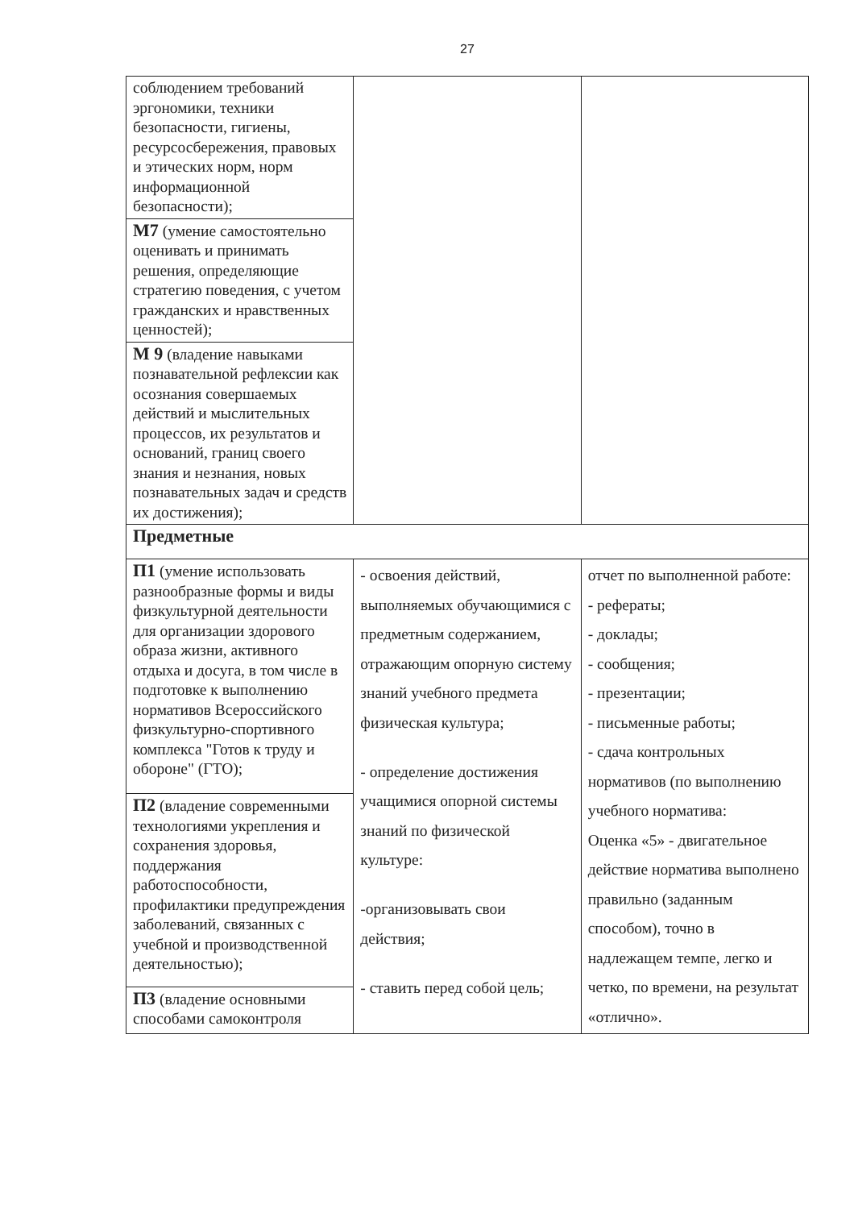27
| соблюдением требований эргономики, техники безопасности, гигиены, ресурсосбережения, правовых и этических норм, норм информационной безопасности); | | |
| М7 (умение самостоятельно оценивать и принимать решения, определяющие стратегию поведения, с учетом гражданских и нравственных ценностей); | | |
| М 9 (владение навыками познавательной рефлексии как осознания совершаемых действий и мыслительных процессов, их результатов и оснований, границ своего знания и незнания, новых познавательных задач и средств их достижения); | | |
| Предметные | | |
| П1 (умение использовать разнообразные формы и виды физкультурной деятельности для организации здорового образа жизни, активного отдыха и досуга, в том числе в подготовке к выполнению нормативов Всероссийского физкультурно-спортивного комплекса "Готов к труду и обороне" (ГТО); | - освоения действий, выполняемых обучающимися с предметным содержанием, отражающим опорную систему знаний учебного предмета физическая культура; - определение достижения учащимися опорной системы знаний по физической культуре: -организовывать свои действия; - ставить перед собой цель; | отчет по выполненной работе: - рефераты; - доклады; - сообщения; - презентации; - письменные работы; - сдача контрольных нормативов (по выполнению учебного норматива: Оценка «5» - двигательное действие норматива выполнено правильно (заданным способом), точно в надлежащем темпе, легко и четко, по времени, на результат «отлично». |
| П2 (владение современными технологиями укрепления и сохранения здоровья, поддержания работоспособности, профилактики предупреждения заболеваний, связанных с учебной и производственной деятельностью); | | |
| П3 (владение основными способами самоконтроля | | |